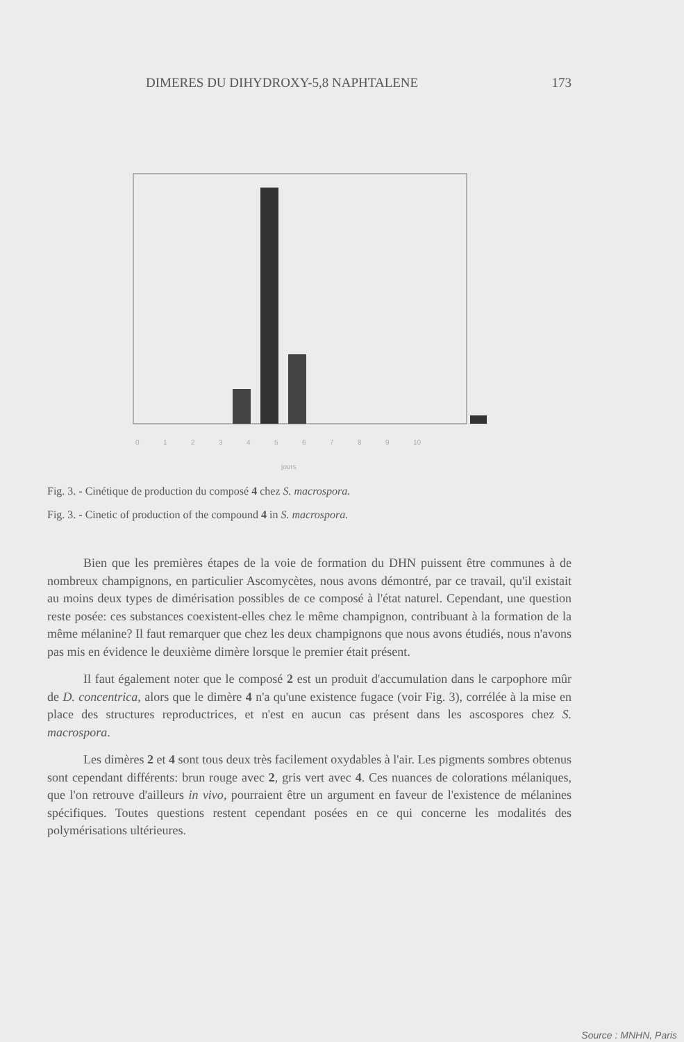DIMERES DU DIHYDROXY-5,8 NAPHTALENE 173
0
1
2
3
4
5
6
7
8
9
10
jours
Fig. 3. - Cinétique de production du composé 4 chez S. macrospora.
Fig. 3. - Cinetic of production of the compound 4 in S. macrospora.
Bien que les premières étapes de la voie de formation du DHN puissent être communes à de nombreux champignons, en particulier Ascomycètes, nous avons démontré, par ce travail, qu'il existait au moins deux types de dimérisation possibles de ce composé à l'état naturel. Cependant, une question reste posée: ces substances coexistent-elles chez le même champignon, contribuant à la formation de la même mélanine? Il faut remarquer que chez les deux champignons que nous avons étudiés, nous n'avons pas mis en évidence le deuxième dimère lorsque le premier était présent.
Il faut également noter que le composé 2 est un produit d'accumulation dans le carpophore mûr de D. concentrica, alors que le dimère 4 n'a qu'une existence fugace (voir Fig. 3), corrélée à la mise en place des structures reproductrices, et n'est en aucun cas présent dans les ascospores chez S. macrospora.
Les dimères 2 et 4 sont tous deux très facilement oxydables à l'air. Les pigments sombres obtenus sont cependant différents: brun rouge avec 2, gris vert avec 4. Ces nuances de colorations mélaniques, que l'on retrouve d'ailleurs in vivo, pourraient être un argument en faveur de l'existence de mélanines spécifiques. Toutes questions restent cependant posées en ce qui concerne les modalités des polymérisations ultérieures.
Source : MNHN, Paris